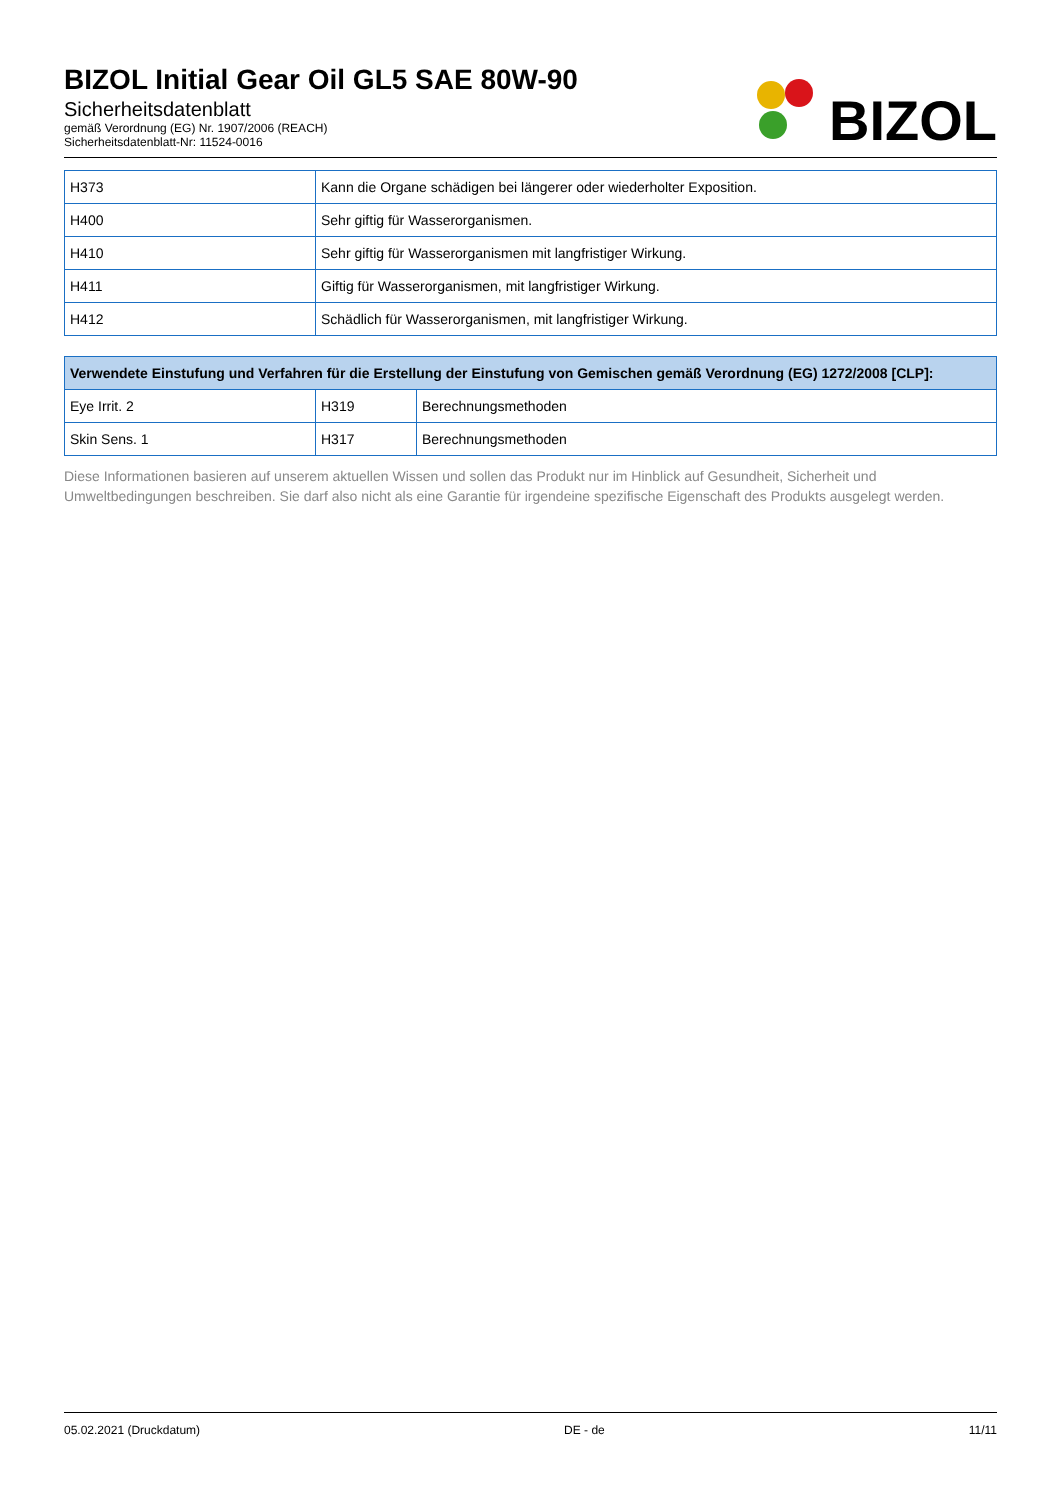BIZOL Initial Gear Oil GL5 SAE 80W-90
Sicherheitsdatenblatt
gemäß Verordnung (EG) Nr. 1907/2006 (REACH)
Sicherheitsdatenblatt-Nr: 11524-0016
BIZOL
| H373 | Kann die Organe schädigen bei längerer oder wiederholter Exposition. |
| H400 | Sehr giftig für Wasserorganismen. |
| H410 | Sehr giftig für Wasserorganismen mit langfristiger Wirkung. |
| H411 | Giftig für Wasserorganismen, mit langfristiger Wirkung. |
| H412 | Schädlich für Wasserorganismen, mit langfristiger Wirkung. |
| Verwendete Einstufung und Verfahren für die Erstellung der Einstufung von Gemischen gemäß Verordnung (EG) 1272/2008 [CLP]: | | |
| --- | --- | --- |
| Eye Irrit. 2 | H319 | Berechnungsmethoden |
| Skin Sens. 1 | H317 | Berechnungsmethoden |
Diese Informationen basieren auf unserem aktuellen Wissen und sollen das Produkt nur im Hinblick auf Gesundheit, Sicherheit und Umweltbedingungen beschreiben. Sie darf also nicht als eine Garantie für irgendeine spezifische Eigenschaft des Produkts ausgelegt werden.
05.02.2021 (Druckdatum) DE - de 11/11